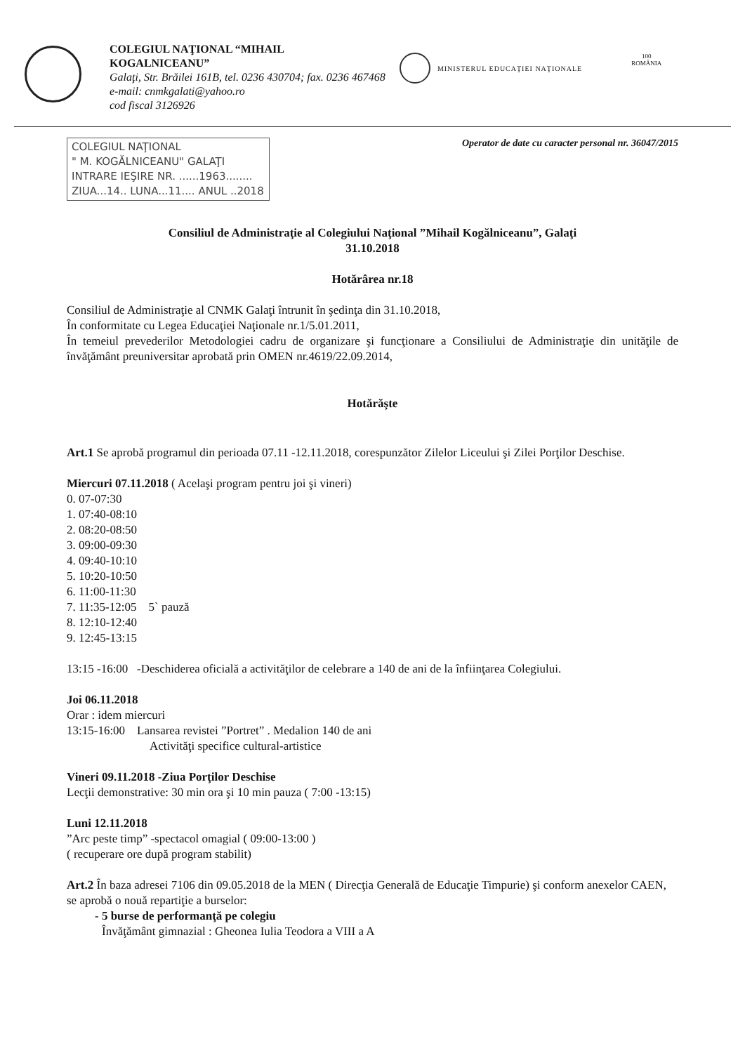COLEGIUL NAŢIONAL “MIHAIL
KOGALNICEANU”
Galaţi, Str. Brăilei 161B, tel. 0236 430704; fax. 0236 467468
e-mail: cnmkgalati@yahoo.ro
cod fiscal 3126926
MINISTERUL EDUCAŢIEI NAŢIONALE 100
ROMÂNIA
COLEGIUL NAŢIONAL
" M. KOGĂLNICEANU" GALAŢI
INTRARE IEŞIRE NR. ......1963........
ZIUA...14.. LUNA...11.... ANUL ..2018
Operator de date cu caracter personal nr. 36047/2015
Consiliul de Administraţie al Colegiului Naţional ”Mihail Kogălniceanu”, Galaţi
31.10.2018
Hotărârea nr.18
Consiliul de Administraţie al CNMK Galaţi întrunit în şedinţa din 31.10.2018,
În conformitate cu Legea Educaţiei Naţionale nr.1/5.01.2011,
În temeiul prevederilor Metodologiei cadru de organizare şi funcţionare a Consiliului de Administraţie din unităţile de învăţământ preuniversitar aprobată prin OMEN nr.4619/22.09.2014,
Hotărăşte
Art.1 Se aprobă programul din perioada 07.11 -12.11.2018, corespunzător Zilelor Liceului şi Zilei Porţilor Deschise.
Miercuri 07.11.2018 ( Acelaşi program pentru joi şi vineri)
0. 07-07:30
1. 07:40-08:10
2. 08:20-08:50
3. 09:00-09:30
4. 09:40-10:10
5. 10:20-10:50
6. 11:00-11:30
7. 11:35-12:05 5` pauză
8. 12:10-12:40
9. 12:45-13:15
13:15 -16:00 -Deschiderea oficială a activităţilor de celebrare a 140 de ani de la înfiinţarea Colegiului.
Joi 06.11.2018
Orar : idem miercuri
13:15-16:00 Lansarea revistei ”Portret” . Medalion 140 de ani
Activităţi specifice cultural-artistice
Vineri 09.11.2018 -Ziua Porţilor Deschise
Lecţii demonstrative: 30 min ora şi 10 min pauza ( 7:00 -13:15)
Luni 12.11.2018
”Arc peste timp” -spectacol omagial ( 09:00-13:00 )
( recuperare ore după program stabilit)
Art.2 În baza adresei 7106 din 09.05.2018 de la MEN ( Direcţia Generală de Educaţie Timpurie) şi conform anexelor CAEN, se aprobă o nouă repartiţie a burselor:
- 5 burse de performanţă pe colegiu
Învăţământ gimnazial : Gheonea Iulia Teodora a VIII a A